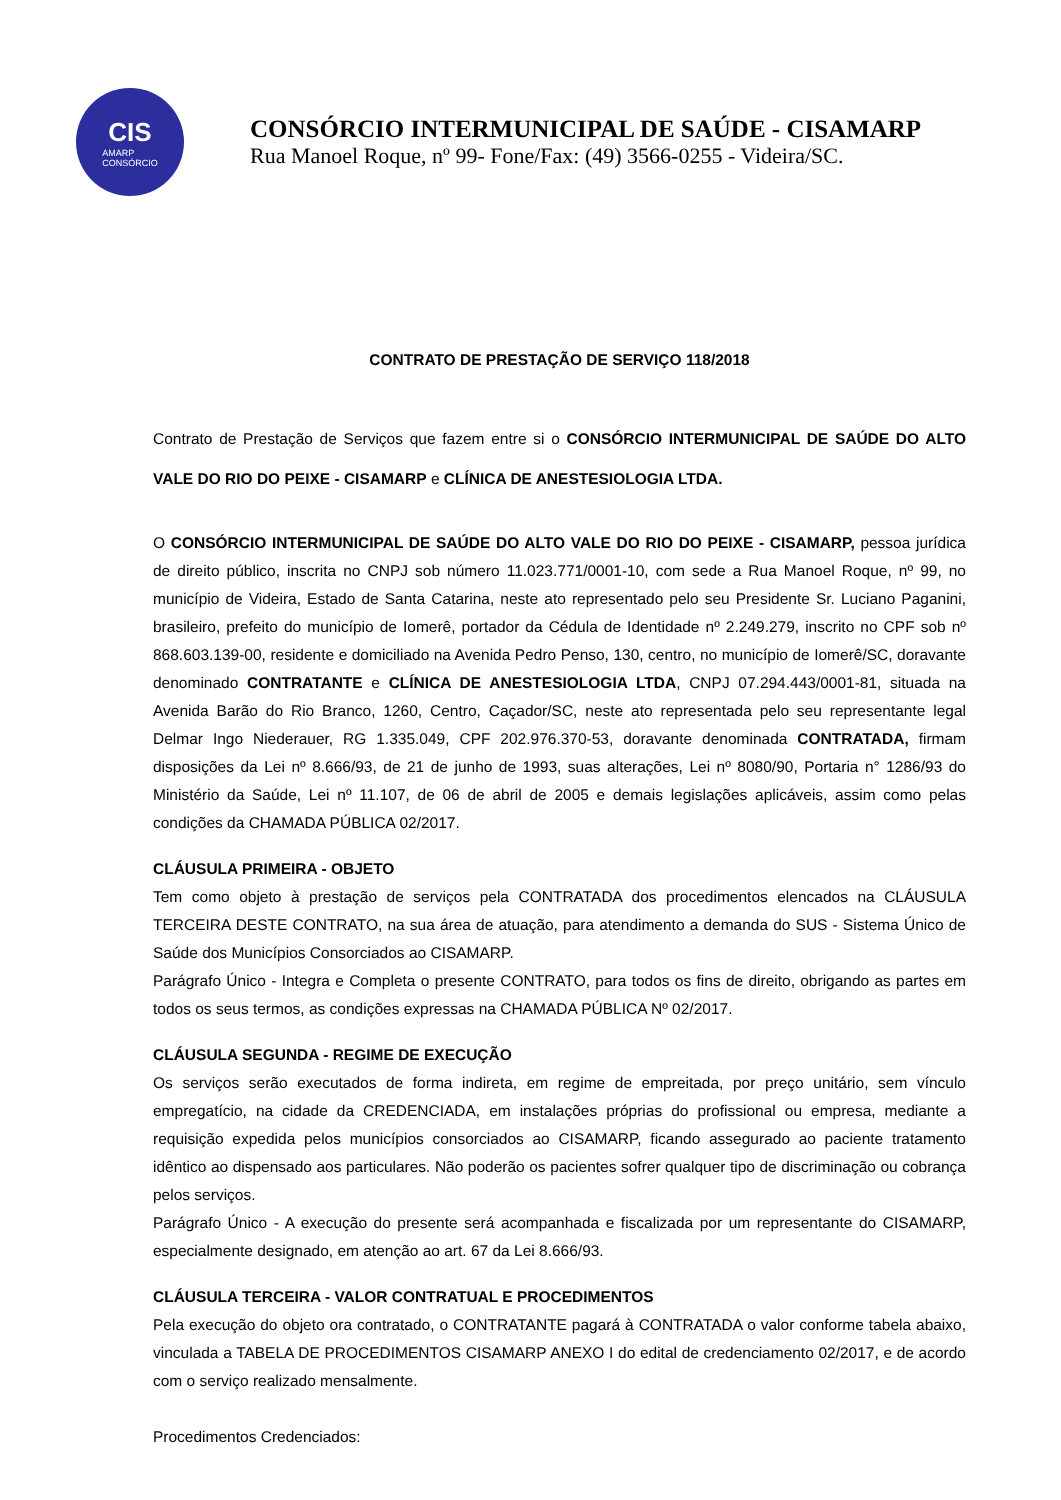CIS
AMARP
CONSÓRCIO
CONSÓRCIO INTERMUNICIPAL DE SAÚDE - CISAMARP
Rua Manoel Roque, nº 99- Fone/Fax: (49) 3566-0255 - Videira/SC.
CONTRATO DE PRESTAÇÃO DE SERVIÇO 118/2018
Contrato de Prestação de Serviços que fazem entre si o CONSÓRCIO INTERMUNICIPAL DE SAÚDE DO ALTO VALE DO RIO DO PEIXE - CISAMARP e CLÍNICA DE ANESTESIOLOGIA LTDA.
O CONSÓRCIO INTERMUNICIPAL DE SAÚDE DO ALTO VALE DO RIO DO PEIXE - CISAMARP, pessoa jurídica de direito público, inscrita no CNPJ sob número 11.023.771/0001-10, com sede a Rua Manoel Roque, nº 99, no município de Videira, Estado de Santa Catarina, neste ato representado pelo seu Presidente Sr. Luciano Paganini, brasileiro, prefeito do município de Iomerê, portador da Cédula de Identidade nº 2.249.279, inscrito no CPF sob nº 868.603.139-00, residente e domiciliado na Avenida Pedro Penso, 130, centro, no município de Iomerê/SC, doravante denominado CONTRATANTE e CLÍNICA DE ANESTESIOLOGIA LTDA, CNPJ 07.294.443/0001-81, situada na Avenida Barão do Rio Branco, 1260, Centro, Caçador/SC, neste ato representada pelo seu representante legal Delmar Ingo Niederauer, RG 1.335.049, CPF 202.976.370-53, doravante denominada CONTRATADA, firmam disposições da Lei nº 8.666/93, de 21 de junho de 1993, suas alterações, Lei nº 8080/90, Portaria n° 1286/93 do Ministério da Saúde, Lei nº 11.107, de 06 de abril de 2005 e demais legislações aplicáveis, assim como pelas condições da CHAMADA PÚBLICA 02/2017.
CLÁUSULA PRIMEIRA - OBJETO
Tem como objeto à prestação de serviços pela CONTRATADA dos procedimentos elencados na CLÁUSULA TERCEIRA DESTE CONTRATO, na sua área de atuação, para atendimento a demanda do SUS - Sistema Único de Saúde dos Municípios Consorciados ao CISAMARP.
Parágrafo Único - Integra e Completa o presente CONTRATO, para todos os fins de direito, obrigando as partes em todos os seus termos, as condições expressas na CHAMADA PÚBLICA Nº 02/2017.
CLÁUSULA SEGUNDA - REGIME DE EXECUÇÃO
Os serviços serão executados de forma indireta, em regime de empreitada, por preço unitário, sem vínculo empregatício, na cidade da CREDENCIADA, em instalações próprias do profissional ou empresa, mediante a requisição expedida pelos municípios consorciados ao CISAMARP, ficando assegurado ao paciente tratamento idêntico ao dispensado aos particulares. Não poderão os pacientes sofrer qualquer tipo de discriminação ou cobrança pelos serviços.
Parágrafo Único - A execução do presente será acompanhada e fiscalizada por um representante do CISAMARP, especialmente designado, em atenção ao art. 67 da Lei 8.666/93.
CLÁUSULA TERCEIRA - VALOR CONTRATUAL E PROCEDIMENTOS
Pela execução do objeto ora contratado, o CONTRATANTE pagará à CONTRATADA o valor conforme tabela abaixo, vinculada a TABELA DE PROCEDIMENTOS CISAMARP ANEXO I do edital de credenciamento 02/2017, e de acordo com o serviço realizado mensalmente.
Procedimentos Credenciados: